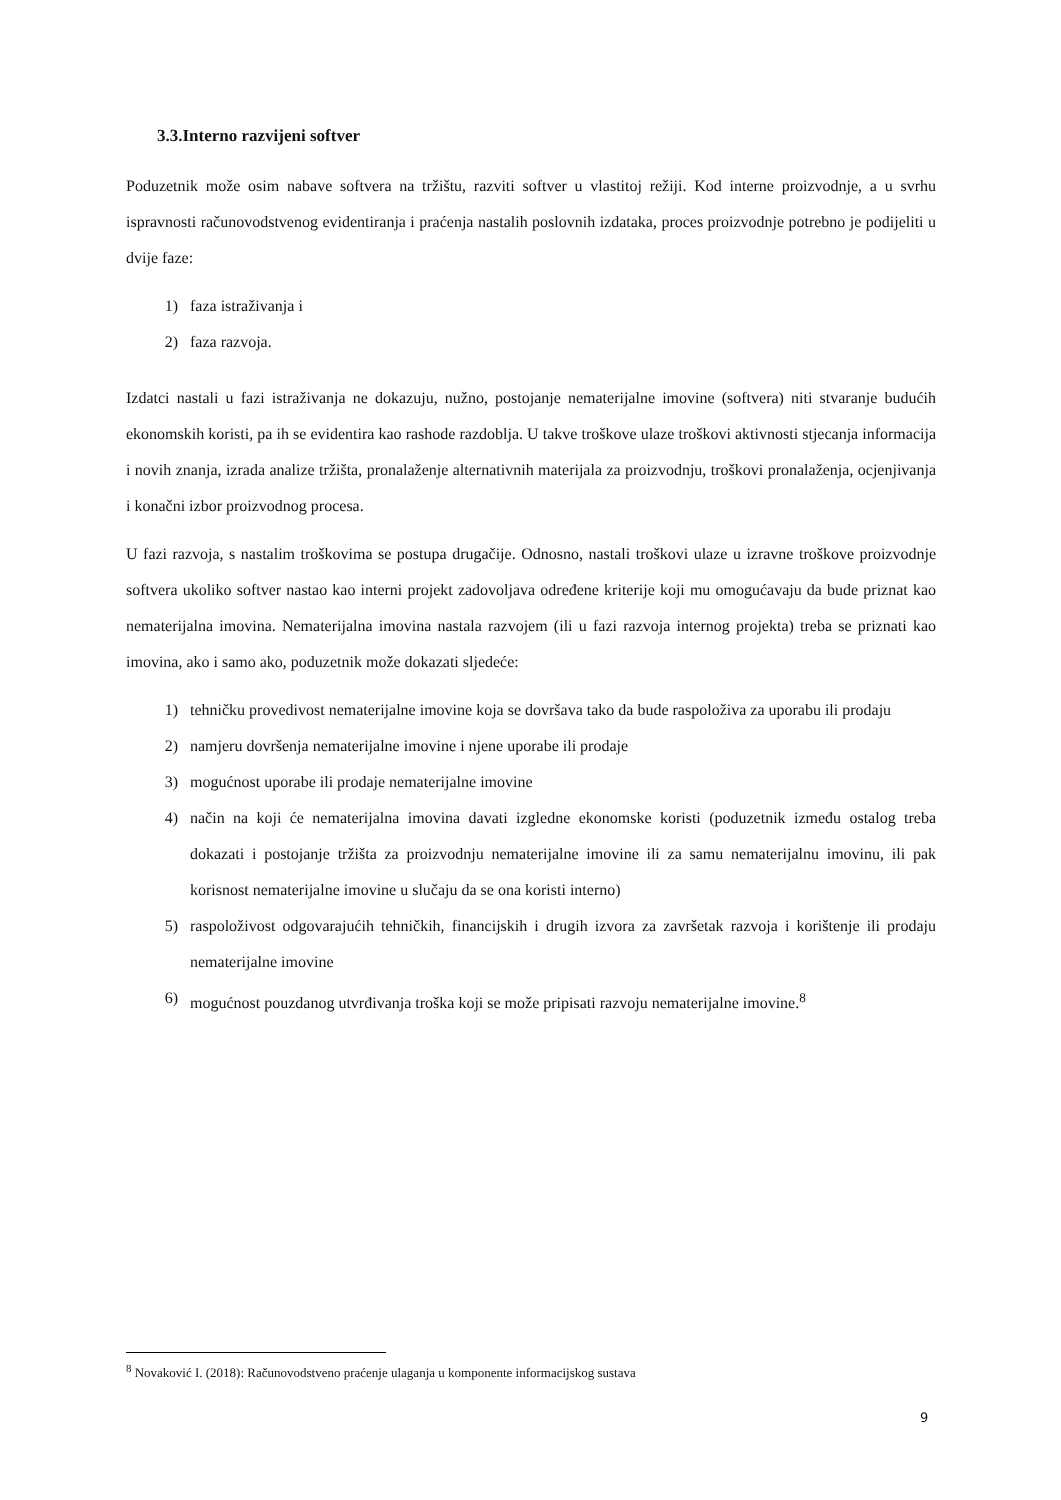3.3.Interno razvijeni softver
Poduzetnik može osim nabave softvera na tržištu, razviti softver u vlastitoj režiji. Kod interne proizvodnje, a u svrhu ispravnosti računovodstvenog evidentiranja i praćenja nastalih poslovnih izdataka, proces proizvodnje potrebno je podijeliti u dvije faze:
1) faza istraživanja i
2) faza razvoja.
Izdatci nastali u fazi istraživanja ne dokazuju, nužno, postojanje nematerijalne imovine (softvera) niti stvaranje budućih ekonomskih koristi, pa ih se evidentira kao rashode razdoblja. U takve troškove ulaze troškovi aktivnosti stjecanja informacija i novih znanja, izrada analize tržišta, pronalaženje alternativnih materijala za proizvodnju, troškovi pronalaženja, ocjenjivanja i konačni izbor proizvodnog procesa.
U fazi razvoja, s nastalim troškovima se postupa drugačije. Odnosno, nastali troškovi ulaze u izravne troškove proizvodnje softvera ukoliko softver nastao kao interni projekt zadovoljava određene kriterije koji mu omogućavaju da bude priznat kao nematerijalna imovina. Nematerijalna imovina nastala razvojem (ili u fazi razvoja internog projekta) treba se priznati kao imovina, ako i samo ako, poduzetnik može dokazati sljedeće:
1) tehničku provedivost nematerijalne imovine koja se dovršava tako da bude raspoloživa za uporabu ili prodaju
2) namjeru dovršenja nematerijalne imovine i njene uporabe ili prodaje
3) mogućnost uporabe ili prodaje nematerijalne imovine
4) način na koji će nematerijalna imovina davati izgledne ekonomske koristi (poduzetnik između ostalog treba dokazati i postojanje tržišta za proizvodnju nematerijalne imovine ili za samu nematerijalnu imovinu, ili pak korisnost nematerijalne imovine u slučaju da se ona koristi interno)
5) raspoloživost odgovarajućih tehničkih, financijskih i drugih izvora za završetak razvoja i korištenje ili prodaju nematerijalne imovine
6) mogućnost pouzdanog utvrđivanja troška koji se može pripisati razvoju nematerijalne imovine.<sup>8</sup>
<sup>8</sup> Novaković I. (2018): Računovodstveno praćenje ulaganja u komponente informacijskog sustava
9